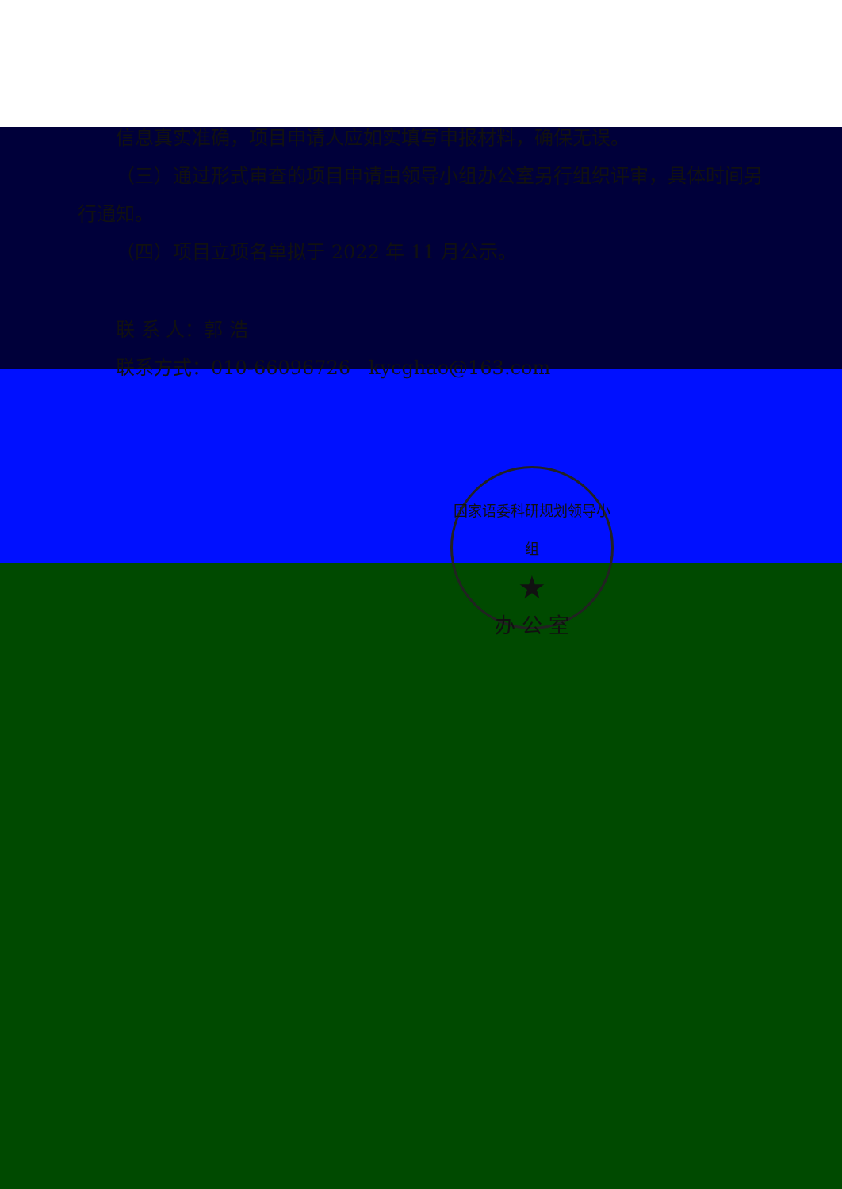信息真实准确，项目申请人应如实填写申报材料，确保无误。
（三）通过形式审查的项目申请由领导小组办公室另行组织评审，具体时间另行通知。
（四）项目立项名单拟于 2022 年 11 月公示。
联 系 人：郭 浩
联系方式：010-66096726 kycghao@163.com
国家语委科研规划领导小组
★
办 公 室